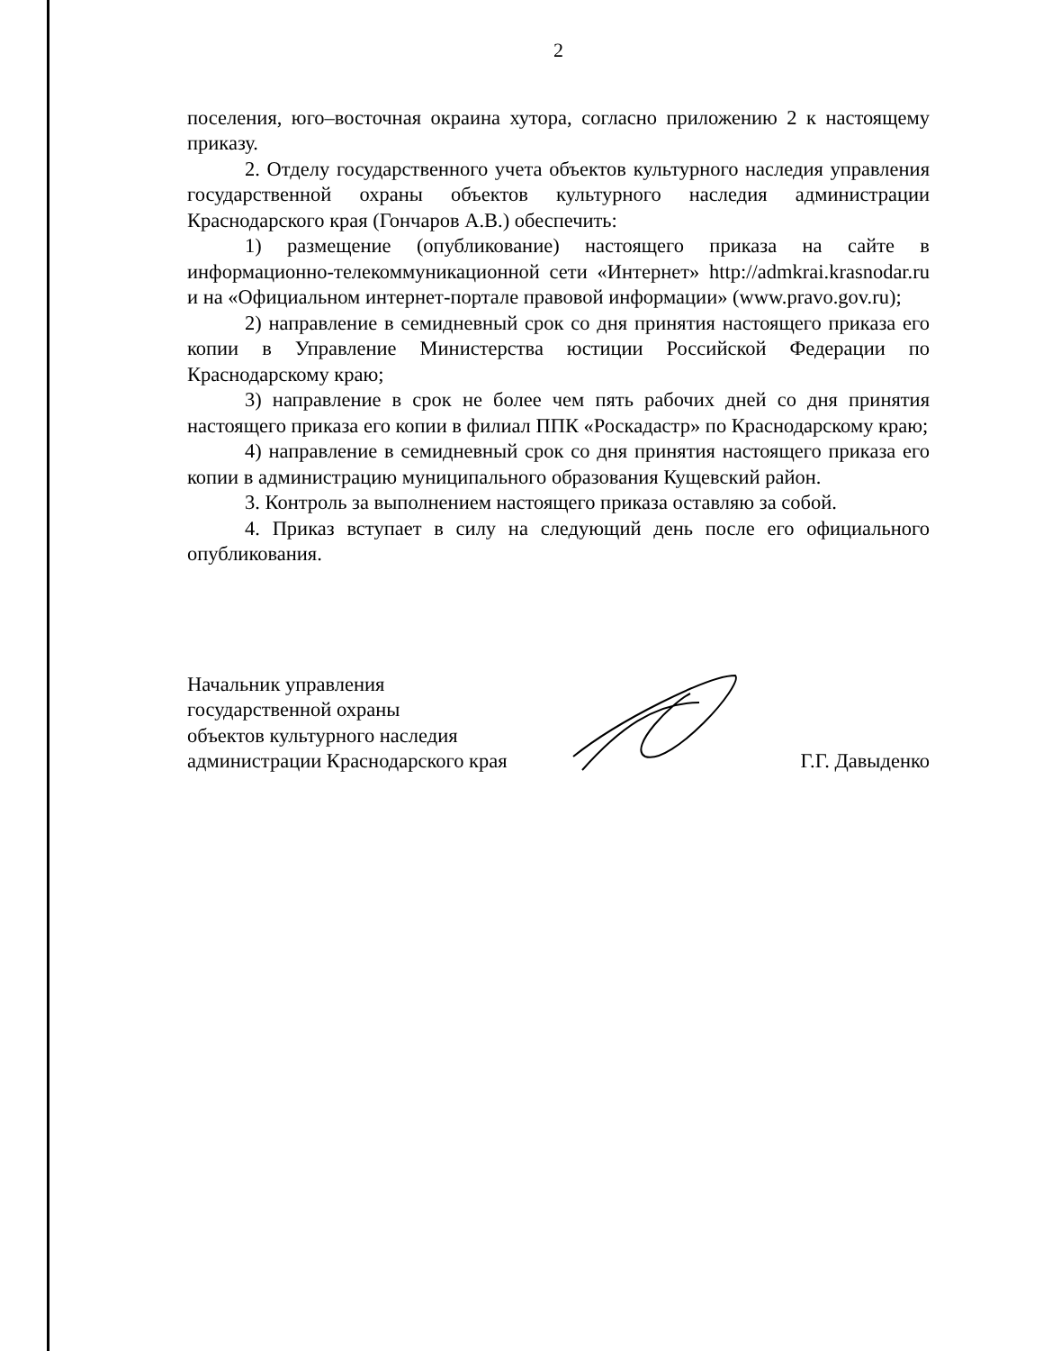2
поселения, юго–восточная окраина хутора, согласно приложению 2 к настоящему приказу.
2. Отделу государственного учета объектов культурного наследия управления государственной охраны объектов культурного наследия администрации Краснодарского края (Гончаров А.В.) обеспечить:
1) размещение (опубликование) настоящего приказа на сайте в информационно-телекоммуникационной сети «Интернет» http://admkrai.krasnodar.ru и на «Официальном интернет-портале правовой информации» (www.pravo.gov.ru);
2) направление в семидневный срок со дня принятия настоящего приказа его копии в Управление Министерства юстиции Российской Федерации по Краснодарскому краю;
3) направление в срок не более чем пять рабочих дней со дня принятия настоящего приказа его копии в филиал ППК «Роскадастр» по Краснодарскому краю;
4) направление в семидневный срок со дня принятия настоящего приказа его копии в администрацию муниципального образования Кущевский район.
3. Контроль за выполнением настоящего приказа оставляю за собой.
4. Приказ вступает в силу на следующий день после его официального опубликования.
Начальник управления
государственной охраны
объектов культурного наследия
администрации Краснодарского края
Г.Г. Давыденко